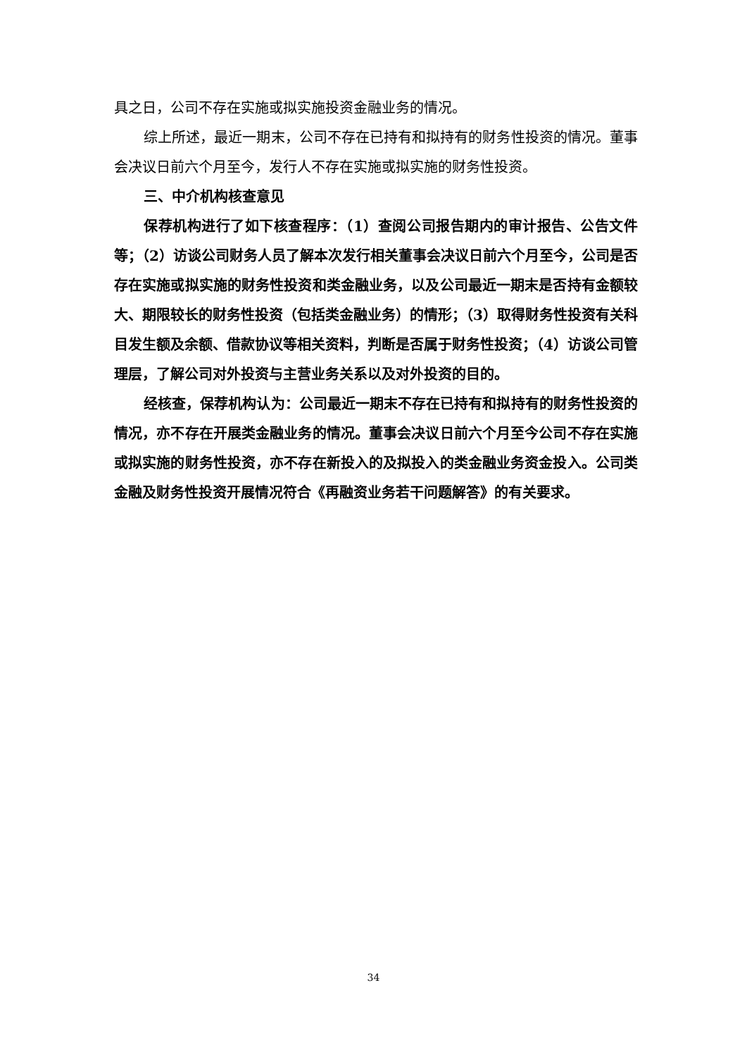具之日，公司不存在实施或拟实施投资金融业务的情况。
综上所述，最近一期末，公司不存在已持有和拟持有的财务性投资的情况。董事会决议日前六个月至今，发行人不存在实施或拟实施的财务性投资。
三、中介机构核查意见
保荐机构进行了如下核查程序：（1）查阅公司报告期内的审计报告、公告文件等；（2）访谈公司财务人员了解本次发行相关董事会决议日前六个月至今，公司是否存在实施或拟实施的财务性投资和类金融业务，以及公司最近一期末是否持有金额较大、期限较长的财务性投资（包括类金融业务）的情形；（3）取得财务性投资有关科目发生额及余额、借款协议等相关资料，判断是否属于财务性投资；（4）访谈公司管理层，了解公司对外投资与主营业务关系以及对外投资的目的。
经核查，保荐机构认为：公司最近一期末不存在已持有和拟持有的财务性投资的情况，亦不存在开展类金融业务的情况。董事会决议日前六个月至今公司不存在实施或拟实施的财务性投资，亦不存在新投入的及拟投入的类金融业务资金投入。公司类金融及财务性投资开展情况符合《再融资业务若干问题解答》的有关要求。
34